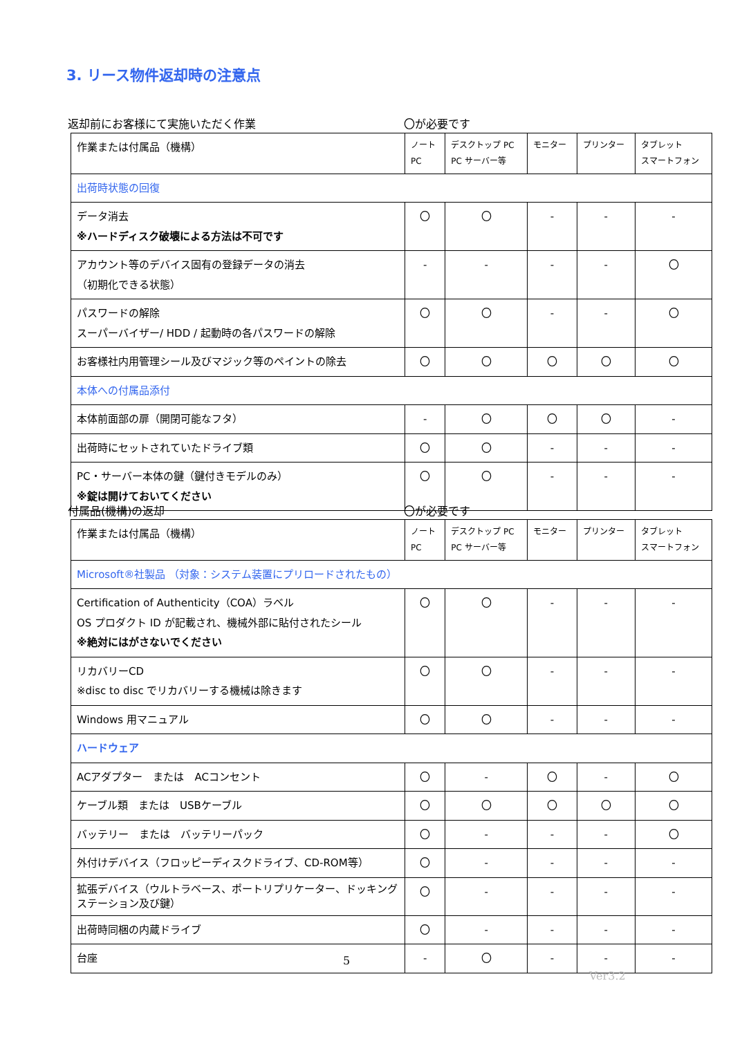3. リース物件返却時の注意点
返却前にお客様にて実施いただく作業 〇が必要です
| 作業または付属品（機構） | ノート PC | デスクトップ PC PC サーバー等 | モニター | プリンター | タブレット スマートフォン |
| --- | --- | --- | --- | --- | --- |
| 出荷時状態の回復 | | | | | |
| データ消去 ※ハードディスク破壊による方法は不可です | 〇 | 〇 | - | - | - |
| アカウント等のデバイス固有の登録データの消去 （初期化できる状態） | - | - | - | - | 〇 |
| パスワードの解除 スーパーバイザー/ HDD / 起動時の各パスワードの解除 | 〇 | 〇 | - | - | 〇 |
| お客様社内用管理シール及びマジック等のペイントの除去 | 〇 | 〇 | 〇 | 〇 | 〇 |
| 本体への付属品添付 | | | | | |
| 本体前面部の扉（開閉可能なフタ） | - | 〇 | 〇 | 〇 | - |
| 出荷時にセットされていたドライブ類 | 〇 | 〇 | - | - | - |
| PC・サーバー本体の鍵（鍵付きモデルのみ） ※錠は開けておいてください | 〇 | 〇 | - | - | - |
付属品(機構)の返却 〇が必要です
| 作業または付属品（機構） | ノート PC | デスクトップ PC PC サーバー等 | モニター | プリンター | タブレット スマートフォン |
| --- | --- | --- | --- | --- | --- |
| Microsoft®社製品 （対象：システム装置にプリロードされたもの） | | | | | |
| Certification of Authenticity（COA）ラベル OS プロダクト ID が記載され、機械外部に貼付されたシール ※絶対にはがさないでください | 〇 | 〇 | - | - | - |
| リカバリーCD ※disc to disc でリカバリーする機械は除きます | 〇 | 〇 | - | - | - |
| Windows 用マニュアル | 〇 | 〇 | - | - | - |
| ハードウェア | | | | | |
| ACアダプター または ACコンセント | 〇 | - | 〇 | - | 〇 |
| ケーブル類 または USBケーブル | 〇 | 〇 | 〇 | 〇 | 〇 |
| バッテリー または バッテリーパック | 〇 | - | - | - | 〇 |
| 外付けデバイス（フロッピーディスクドライブ、CD-ROM等） | 〇 | - | - | - | - |
| 拡張デバイス（ウルトラベース、ポートリプリケーター、ドッキングステーション及び鍵） | 〇 | - | - | - | - |
| 出荷時同梱の内蔵ドライブ | 〇 | - | - | - | - |
| 台座 | - | 〇 | - | - | - |
5
Ver3.2